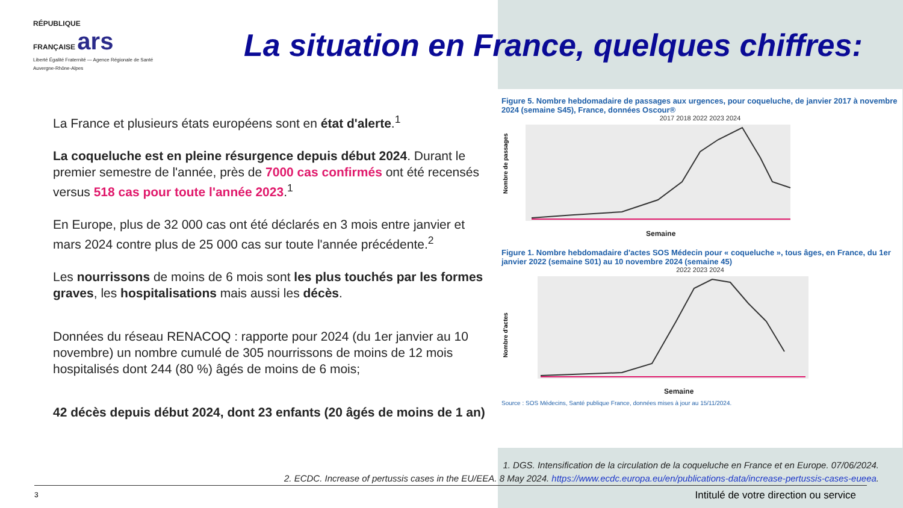RÉPUBLIQUE
FRANÇAISE ars
Liberté Égalité Fraternité — Agence Régionale de Santé Auvergne-Rhône-Alpes
La situation en France, quelques chiffres:
La France et plusieurs états européens sont en état d'alerte.<sup>1</sup>
La coqueluche est en pleine résurgence depuis début 2024. Durant le premier semestre de l'année, près de 7000 cas confirmés ont été recensés versus 518 cas pour toute l'année 2023.<sup>1</sup>
En Europe, plus de 32 000 cas ont été déclarés en 3 mois entre janvier et mars 2024 contre plus de 25 000 cas sur toute l'année précédente.<sup>2</sup>
Les nourrissons de moins de 6 mois sont les plus touchés par les formes graves, les hospitalisations mais aussi les décès.
Données du réseau RENACOQ : rapporte pour 2024 (du 1er janvier au 10 novembre) un nombre cumulé de 305 nourrissons de moins de 12 mois hospitalisés dont 244 (80 %) âgés de moins de 6 mois;
42 décès depuis début 2024, dont 23 enfants (20 âgés de moins de 1 an)
Figure 5. Nombre hebdomadaire de passages aux urgences, pour coqueluche, de janvier 2017 à novembre 2024 (semaine S45), France, données Oscour®
2017 2018 2022 2023 2024
Nombre de passages
Semaine
Figure 1. Nombre hebdomadaire d'actes SOS Médecin pour « coqueluche », tous âges, en France, du 1er janvier 2022 (semaine S01) au 10 novembre 2024 (semaine 45)
2022 2023 2024
Nombre d'actes
Semaine
Source : SOS Médecins, Santé publique France, données mises à jour au 15/11/2024.
1. DGS. Intensification de la circulation de la coqueluche en France et en Europe. 07/06/2024.
2. ECDC. Increase of pertussis cases in the EU/EEA. 8 May 2024. https://www.ecdc.europa.eu/en/publications-data/increase-pertussis-cases-eueea.
3
Intitulé de votre direction ou service